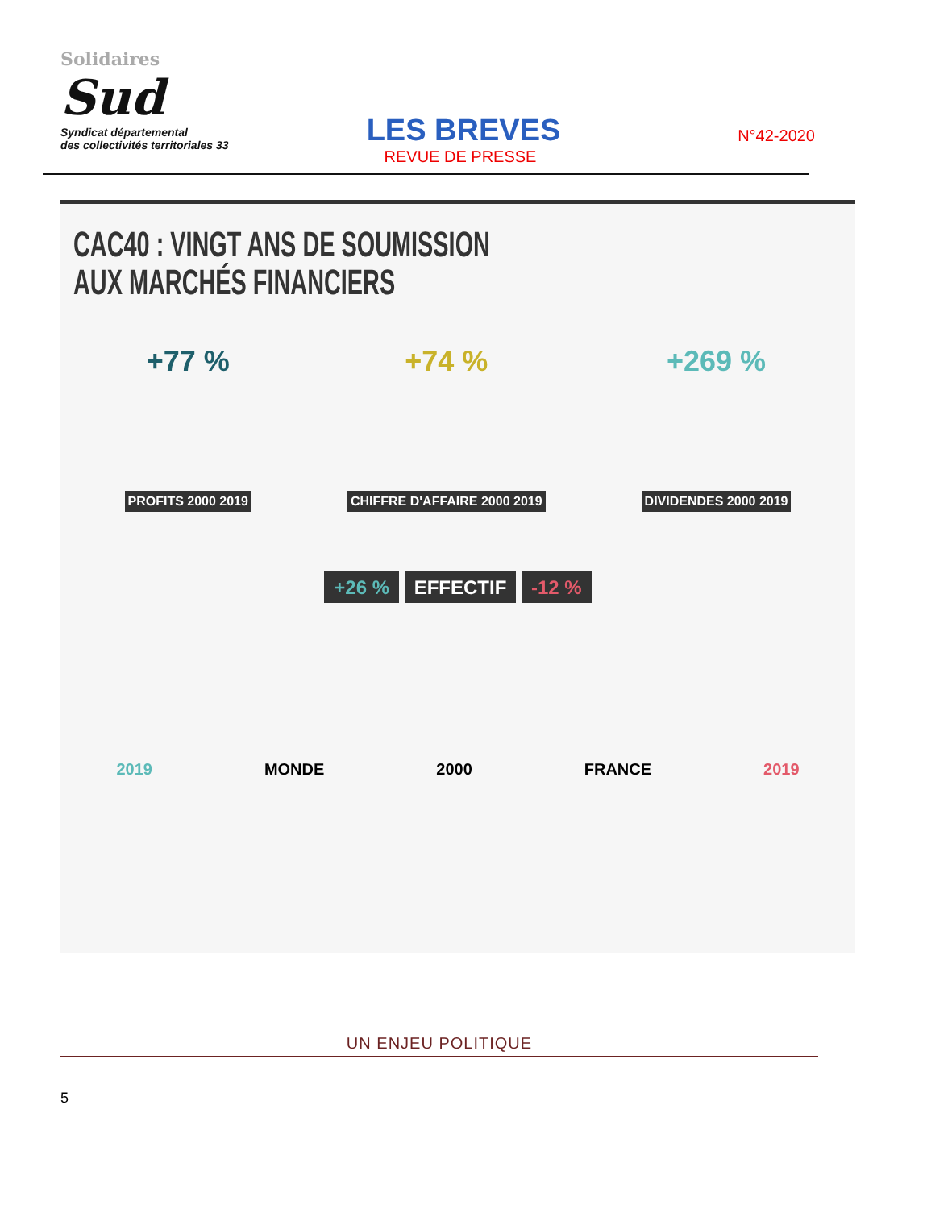Solidaires
Sud
Syndicat départemental
des collectivités territoriales 33
LES BREVES
REVUE DE PRESSE
N°42-2020
CAC40 : VINGT ANS DE SOUMISSION
AUX MARCHÉS FINANCIERS
+77 %
PROFITS 2000 2019
+74 %
CHIFFRE D'AFFAIRE 2000 2019
+269 %
DIVIDENDES 2000 2019
+26 % EFFECTIF -12 %
2019 MONDE 2000 FRANCE 2019
UN ENJEU POLITIQUE
5